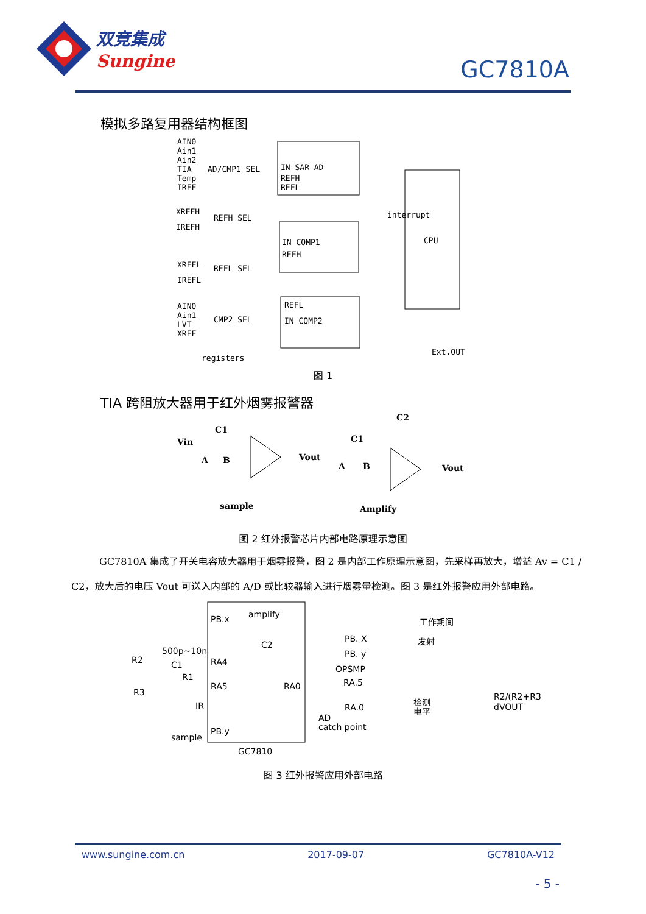双竞集成
Sungine GC7810A
模拟多路复用器结构框图
IN SAR AD
REFH
REFL
IN COMP1
REFH
REFL
IN COMP2
CPU
AIN0
Ain1
Ain2
TIA
Temp
IREF
AD/CMP1 SEL
XREFH
IREFH
REFH SEL
XREFL
IREFL
REFL SEL
AIN0
Ain1
LVT
XREF
CMP2 SEL
registers
interrupt
Ext.OUT
图 1
TIA 跨阻放大器用于红外烟雾报警器
Vin
C1
A
B
Vout
sample
C2
C1
A
B
Vout
Amplify
图 2 红外报警芯片内部电路原理示意图
GC7810A 集成了开关电容放大器用于烟雾报警，图 2 是内部工作原理示意图，先采样再放大，增益 Av = C1 / C2，放大后的电压 Vout 可送入内部的 A/D 或比较器输入进行烟雾量检测。图 3 是红外报警应用外部电路。
PB.x
amplify
C2
RA4
RA5
RA0
PB.y
GC7810
500p~10n
C1
R1
R2
R3
IR
sample
工作期间
PB. X
PB. y
发射
OPSMP
RA.5
RA.0
检测
电平
R2/(R2+R3)
dVOUT
AD
catch point
图 3 红外报警应用外部电路
www.sungine.com.cn 2017-09-07 GC7810A-V12
- 5 -